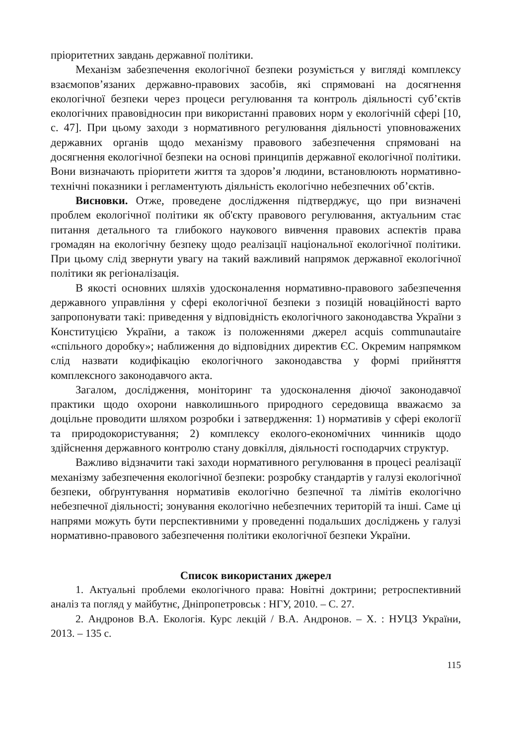пріоритетних завдань державної політики.
Механізм забезпечення екологічної безпеки розуміється у вигляді комплексу взаємопов’язаних державно-правових засобів, які спрямовані на досягнення екологічної безпеки через процеси регулювання та контроль діяльності суб’єктів екологічних правовідносин при використанні правових норм у екологічній сфері [10, с. 47]. При цьому заходи з нормативного регулювання діяльності уповноважених державних органів щодо механізму правового забезпечення спрямовані на досягнення екологічної безпеки на основі принципів державної екологічної політики. Вони визначають пріоритети життя та здоров’я людини, встановлюють нормативно-технічні показники і регламентують діяльність екологічно небезпечних об’єктів.
Висновки. Отже, проведене дослідження підтверджує, що при визначені проблем екологічної політики як об'єкту правового регулювання, актуальним стає питання детального та глибокого наукового вивчення правових аспектів права громадян на екологічну безпеку щодо реалізації національної екологічної політики. При цьому слід звернути увагу на такий важливий напрямок державної екологічної політики як регіоналізація.
В якості основних шляхів удосконалення нормативно-правового забезпечення державного управління у сфері екологічної безпеки з позицій новаційності варто запропонувати такі: приведення у відповідність екологічного законодавства України з Конституцією України, а також із положеннями джерел acquis communautaire «спільного доробку»; наближення до відповідних директив ЄС. Окремим напрямком слід назвати кодифікацію екологічного законодавства у формі прийняття комплексного законодавчого акта.
Загалом, дослідження, моніторинг та удосконалення діючої законодавчої практики щодо охорони навколишнього природного середовища вважаємо за доцільне проводити шляхом розробки і затвердження: 1) нормативів у сфері екології та природокористування; 2) комплексу еколого-економічних чинників щодо здійснення державного контролю стану довкілля, діяльності господарчих структур.
Важливо відзначити такі заходи нормативного регулювання в процесі реалізації механізму забезпечення екологічної безпеки: розробку стандартів у галузі екологічної безпеки, обґрунтування нормативів екологічно безпечної та лімітів екологічно небезпечної діяльності; зонування екологічно небезпечних територій та інші. Саме ці напрями можуть бути перспективними у проведенні подальших досліджень у галузі нормативно-правового забезпечення політики екологічної безпеки України.
Список використаних джерел
1. Актуальні проблеми екологічного права: Новітні доктрини; ретроспективний аналіз та погляд у майбутнє, Дніпропетровськ : НГУ, 2010. – С. 27.
2. Андронов В.А. Екологія. Курс лекцій / В.А. Андронов. – Х. : НУЦЗ України, 2013. – 135 с.
115